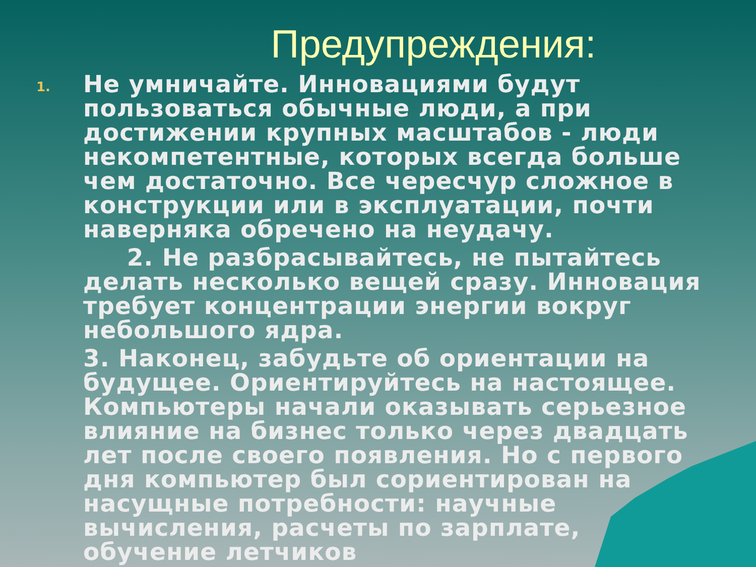Предупреждения:
1.
Не умничайте. Инновациями будут пользоваться обычные люди, а при достижении крупных масштабов - люди некомпетентные, которых всегда больше чем достаточно. Все чересчур сложное в конструкции или в эксплуатации, почти наверняка обречено на неудачу.
2. Не разбрасывайтесь, не пытайтесь делать несколько вещей сразу. Инновация требует концентрации энергии вокруг небольшого ядра.
3. Наконец, забудьте об ориентации на будущее. Ориентируйтесь на настоящее. Компьютеры начали оказывать серьезное влияние на бизнес только через двадцать лет после своего появления. Но с первого дня компьютер был сориентирован на насущные потребности: научные вычисления, расчеты по зарплате, обучение летчиков